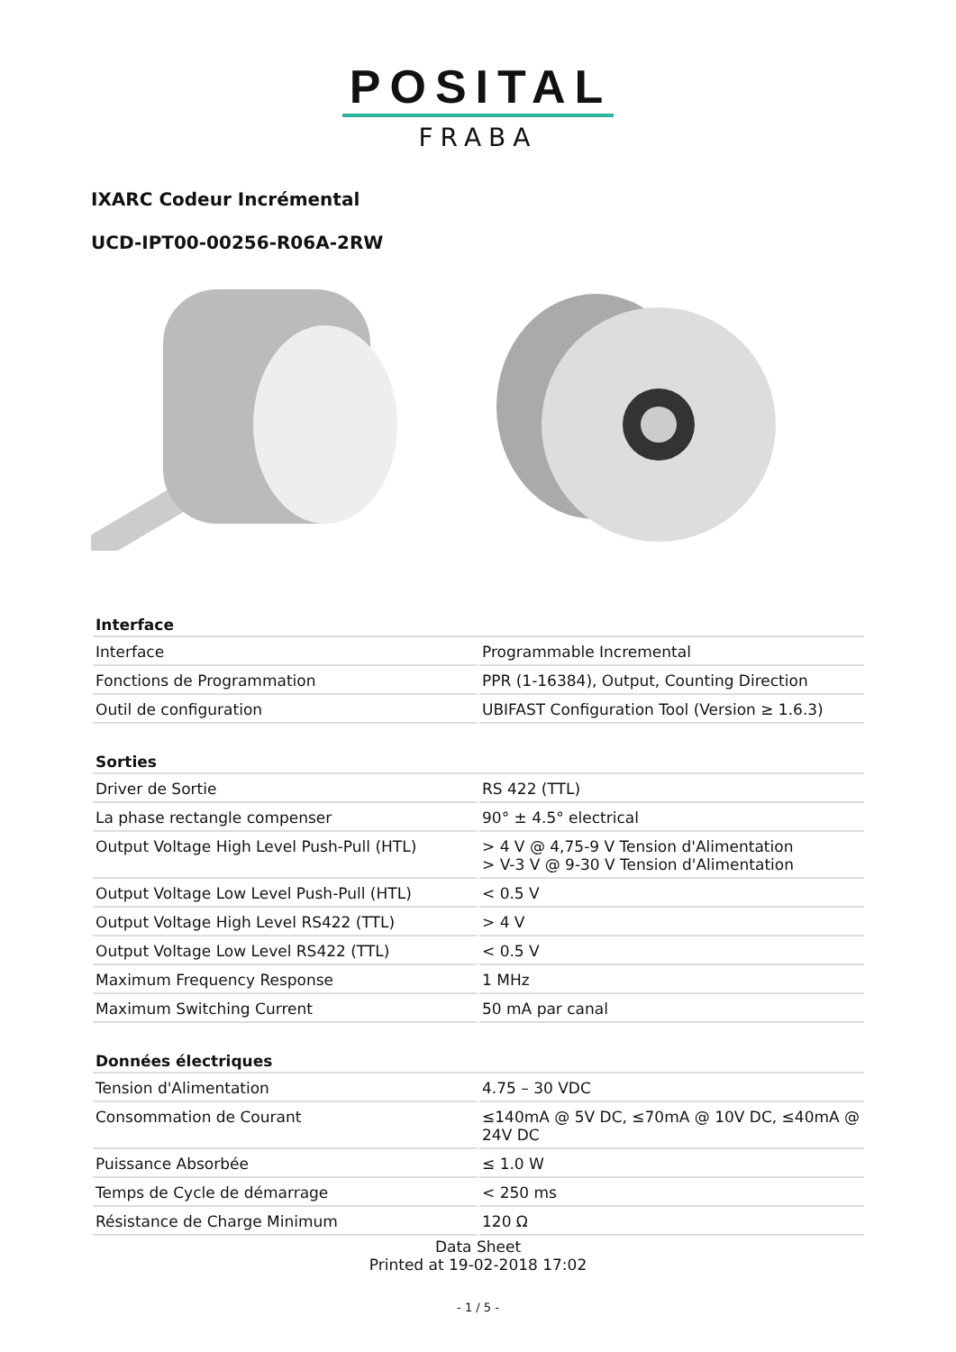POSITAL
FRABA
IXARC Codeur Incrémental
UCD-IPT00-00256-R06A-2RW
| Interface | |
| --- | --- |
| Interface | Programmable Incremental |
| Fonctions de Programmation | PPR (1-16384), Output, Counting Direction |
| Outil de configuration | UBIFAST Configuration Tool (Version ≥ 1.6.3) |
| Sorties | |
| Driver de Sortie | RS 422 (TTL) |
| La phase rectangle compenser | 90° ± 4.5° electrical |
| Output Voltage High Level Push-Pull (HTL) | > 4 V @ 4,75-9 V Tension d'Alimentation > V-3 V @ 9-30 V Tension d'Alimentation |
| Output Voltage Low Level Push-Pull (HTL) | < 0.5 V |
| Output Voltage High Level RS422 (TTL) | > 4 V |
| Output Voltage Low Level RS422 (TTL) | < 0.5 V |
| Maximum Frequency Response | 1 MHz |
| Maximum Switching Current | 50 mA par canal |
| Données électriques | |
| Tension d'Alimentation | 4.75 – 30 VDC |
| Consommation de Courant | ≤140mA @ 5V DC, ≤70mA @ 10V DC, ≤40mA @ 24V DC |
| Puissance Absorbée | ≤ 1.0 W |
| Temps de Cycle de démarrage | < 250 ms |
| Résistance de Charge Minimum | 120 Ω |
Data Sheet
Printed at 19-02-2018 17:02
- 1 / 5 -